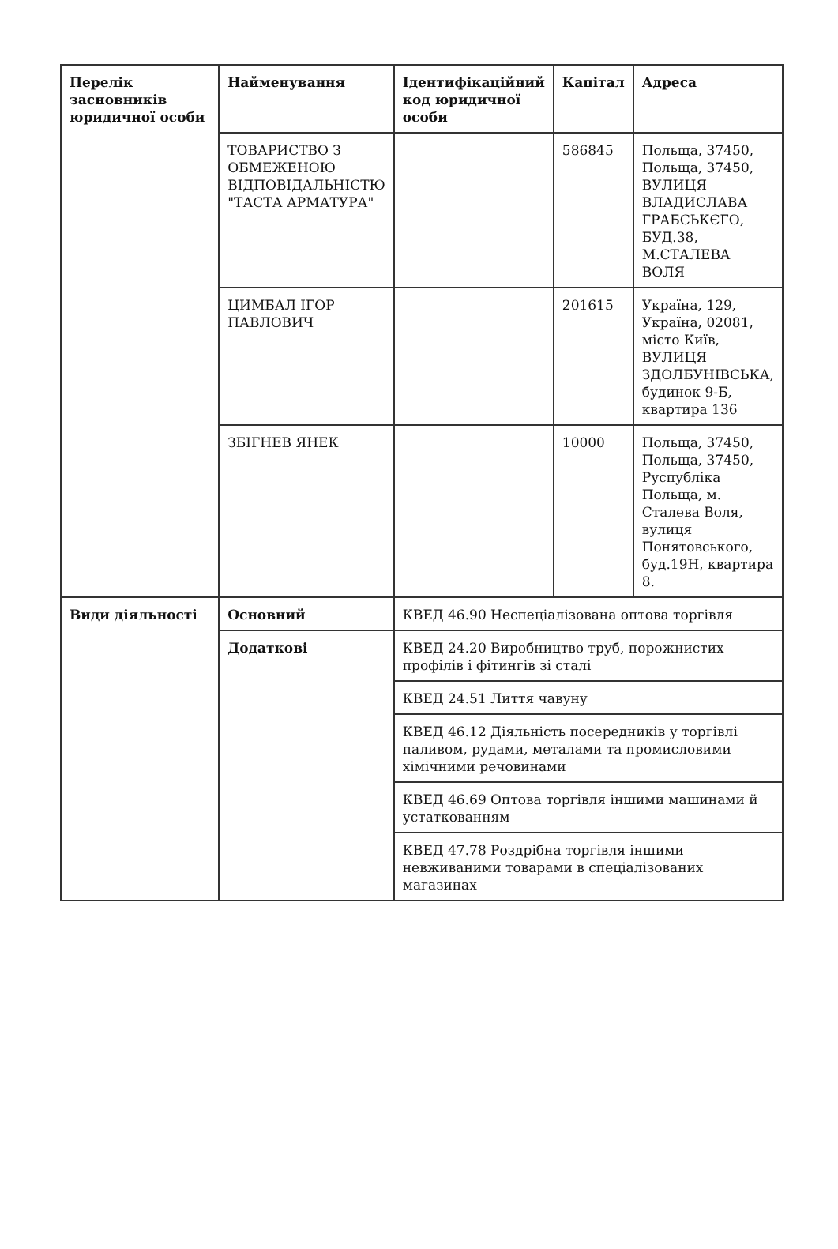| Перелік засновників юридичної особи | Найменування | Ідентифікаційний код юридичної особи | Капітал | Адреса |
| --- | --- | --- | --- | --- |
| | ТОВАРИСТВО З ОБМЕЖЕНОЮ ВІДПОВІДАЛЬНІСТЮ "ТАСТА АРМАТУРА" | | 586845 | Польща, 37450, Польща, 37450, ВУЛИЦЯ ВЛАДИСЛАВА ГРАБСЬКЄГО, БУД.38, М.СТАЛЕВА ВОЛЯ |
| | ЦИМБАЛ ІГОР ПАВЛОВИЧ | | 201615 | Україна, 129, Україна, 02081, місто Київ, ВУЛИЦЯ ЗДОЛБУНІВСЬКА, будинок 9-Б, квартира 136 |
| | ЗБІГНЕВ ЯНЕК | | 10000 | Польща, 37450, Польща, 37450, Руспубліка Польща, м. Сталева Воля, вулиця Понятовського, буд.19Н, квартира 8. |
| Види діяльності | Основний | КВЕД 46.90 Неспеціалізована оптова торгівля | | |
| | Додаткові | КВЕД 24.20 Виробництво труб, порожнистих профілів і фітингів зі сталі | | |
| | | КВЕД 24.51 Лиття чавуну | | |
| | | КВЕД 46.12 Діяльність посередників у торгівлі паливом, рудами, металами та промисловими хімічними речовинами | | |
| | | КВЕД 46.69 Оптова торгівля іншими машинами й устаткованням | | |
| | | КВЕД 47.78 Роздрібна торгівля іншими невживаними товарами в спеціалізованих магазинах | | |